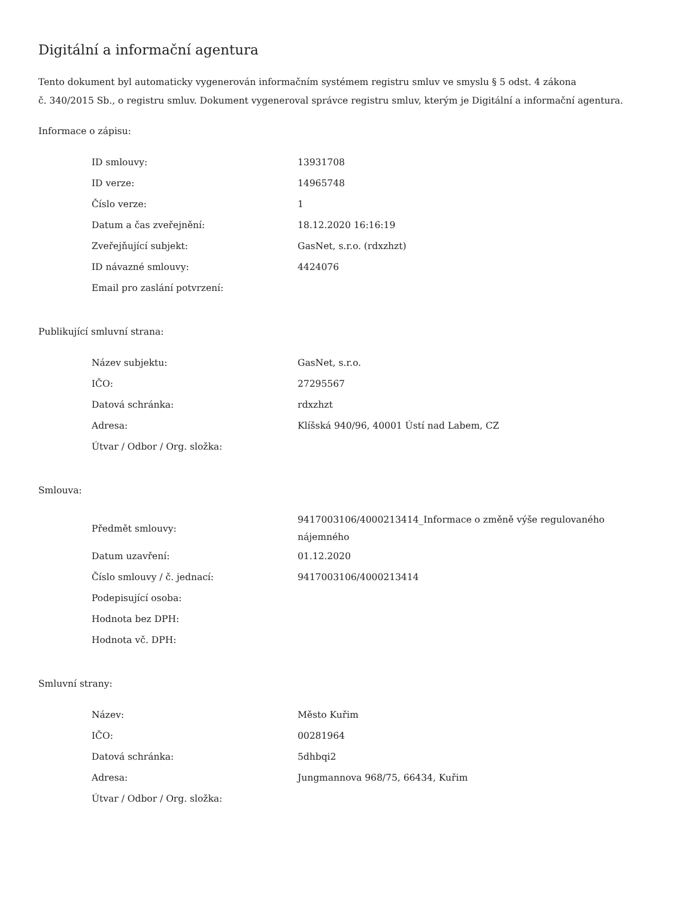Digitální a informační agentura
Tento dokument byl automaticky vygenerován informačním systémem registru smluv ve smyslu § 5 odst. 4 zákona
č. 340/2015 Sb., o registru smluv. Dokument vygeneroval správce registru smluv, kterým je Digitální a informační agentura.
Informace o zápisu:
| ID smlouvy: | 13931708 |
| ID verze: | 14965748 |
| Číslo verze: | 1 |
| Datum a čas zveřejnění: | 18.12.2020 16:16:19 |
| Zveřejňující subjekt: | GasNet, s.r.o. (rdxzhzt) |
| ID návazné smlouvy: | 4424076 |
| Email pro zaslání potvrzení: | |
Publikující smluvní strana:
| Název subjektu: | GasNet, s.r.o. |
| IČO: | 27295567 |
| Datová schránka: | rdxzhzt |
| Adresa: | Klíšská 940/96, 40001 Ústí nad Labem, CZ |
| Útvar / Odbor / Org. složka: | |
Smlouva:
| Předmět smlouvy: | 9417003106/4000213414_Informace o změně výše regulovaného nájemného |
| Datum uzavření: | 01.12.2020 |
| Číslo smlouvy / č. jednací: | 9417003106/4000213414 |
| Podepisující osoba: | |
| Hodnota bez DPH: | |
| Hodnota vč. DPH: | |
Smluvní strany:
| Název: | Město Kuřim |
| IČO: | 00281964 |
| Datová schránka: | 5dhbqi2 |
| Adresa: | Jungmannova 968/75, 66434, Kuřim |
| Útvar / Odbor / Org. složka: | |